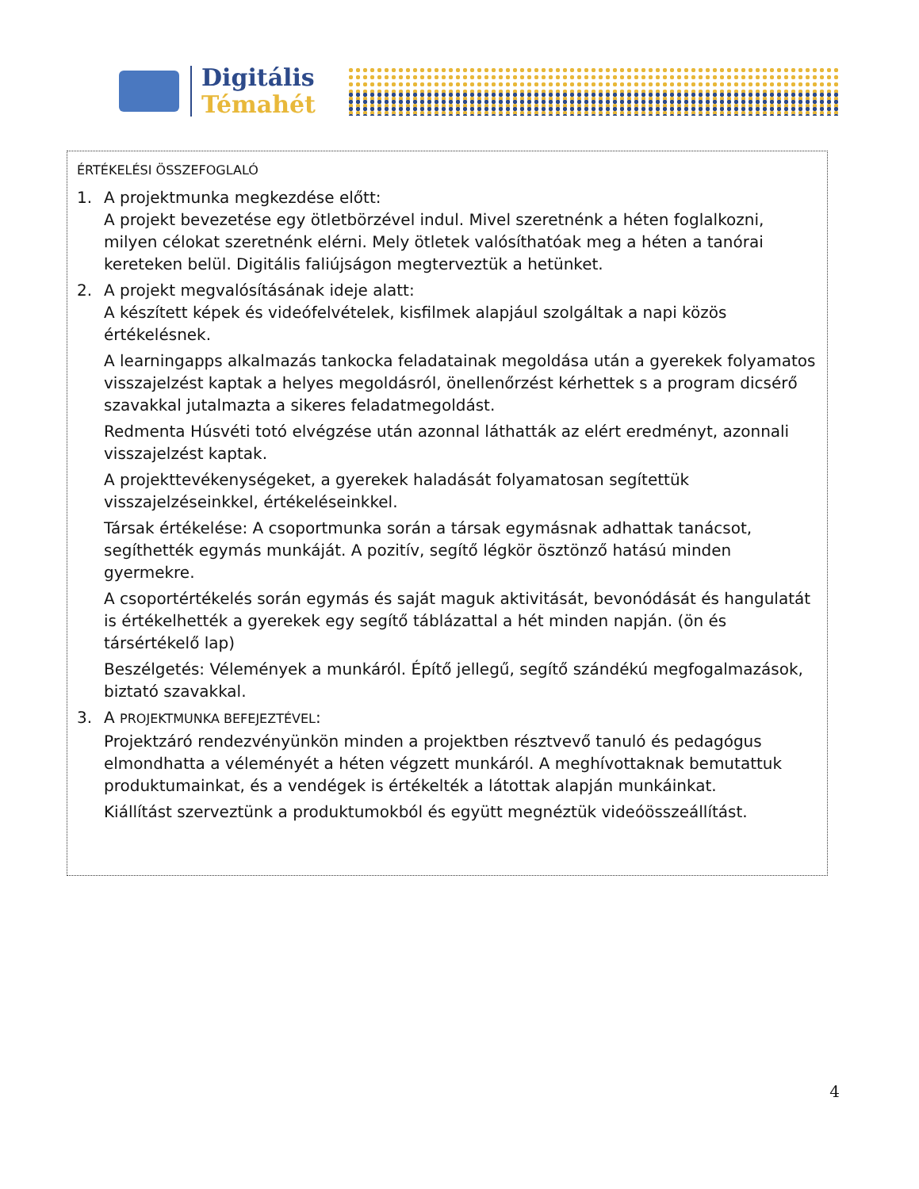Digitális
Témahét
ÉRTÉKELÉSI ÖSSZEFOGLALÓ
1. A projektmunka megkezdése előtt:
A projekt bevezetése egy ötletbörzével indul. Mivel szeretnénk a héten foglalkozni, milyen célokat szeretnénk elérni. Mely ötletek valósíthatóak meg a héten a tanórai kereteken belül. Digitális faliújságon megterveztük a hetünket.
2. A projekt megvalósításának ideje alatt:
A készített képek és videófelvételek, kisfilmek alapjául szolgáltak a napi közös értékelésnek.
A learningapps alkalmazás tankocka feladatainak megoldása után a gyerekek folyamatos visszajelzést kaptak a helyes megoldásról, önellenőrzést kérhettek s a program dicsérő szavakkal jutalmazta a sikeres feladatmegoldást.
Redmenta Húsvéti totó elvégzése után azonnal láthatták az elért eredményt, azonnali visszajelzést kaptak.
A projekttevékenységeket, a gyerekek haladását folyamatosan segítettük visszajelzéseinkkel, értékeléseinkkel.
Társak értékelése: A csoportmunka során a társak egymásnak adhattak tanácsot, segíthették egymás munkáját. A pozitív, segítő légkör ösztönző hatású minden gyermekre.
A csoportértékelés során egymás és saját maguk aktivitását, bevonódását és hangulatát is értékelhették a gyerekek egy segítő táblázattal a hét minden napján. (ön és társértékelő lap)
Beszélgetés: Vélemények a munkáról. Építő jellegű, segítő szándékú megfogalmazások, biztató szavakkal.
3. A PROJEKTMUNKA BEFEJEZTÉVEL:
Projektzáró rendezvényünkön minden a projektben résztvevő tanuló és pedagógus elmondhatta a véleményét a héten végzett munkáról. A meghívottaknak bemutattuk produktumainkat, és a vendégek is értékelték a látottak alapján munkáinkat.
Kiállítást szerveztünk a produktumokból és együtt megnéztük videóösszeállítást.
4